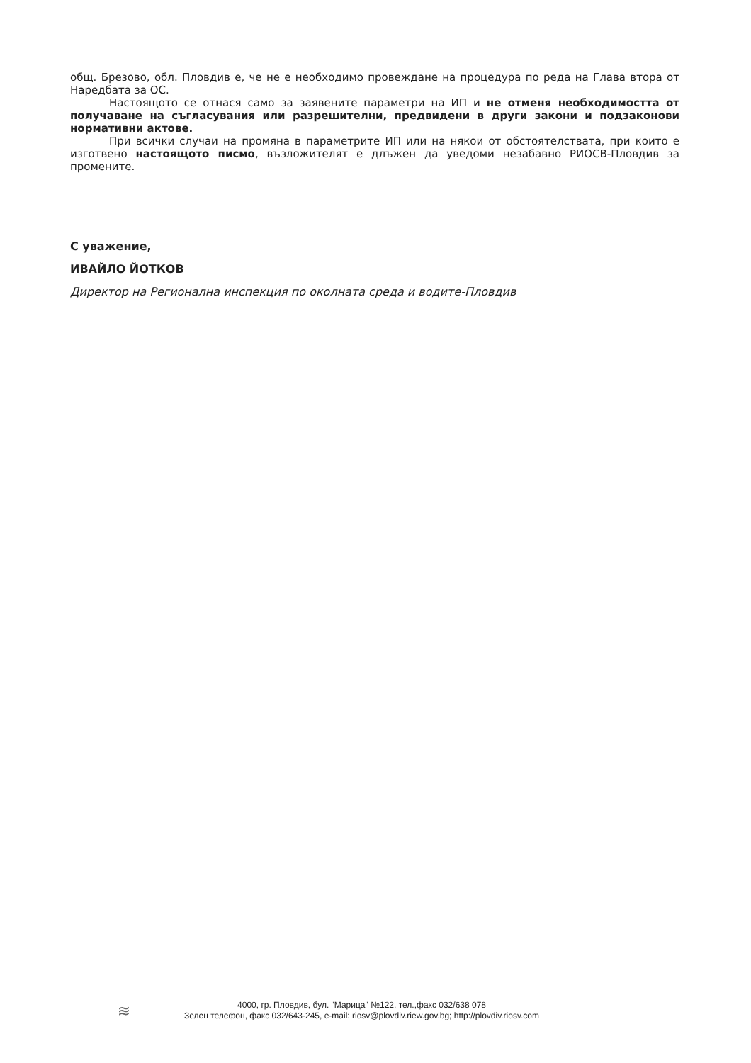общ. Брезово, обл. Пловдив е, че не е необходимо провеждане на процедура по реда на Глава втора от Наредбата за ОС.
Настоящото се отнася само за заявените параметри на ИП и не отменя необходимостта от получаване на съгласувания или разрешителни, предвидени в други закони и подзаконови нормативни актове.
При всички случаи на промяна в параметрите ИП или на някои от обстоятелствата, при които е изготвено настоящото писмо, възложителят е длъжен да уведоми незабавно РИОСВ-Пловдив за промените.
С уважение,
ИВАЙЛО ЙОТКОВ
Директор на Регионална инспекция по околната среда и водите-Пловдив
≋
4000, гр. Пловдив, бул. "Марица" №122, тел.,факс 032/638 078
Зелен телефон, факс 032/643-245, e-mail: riosv@plovdiv.riew.gov.bg; http://plovdiv.riosv.com